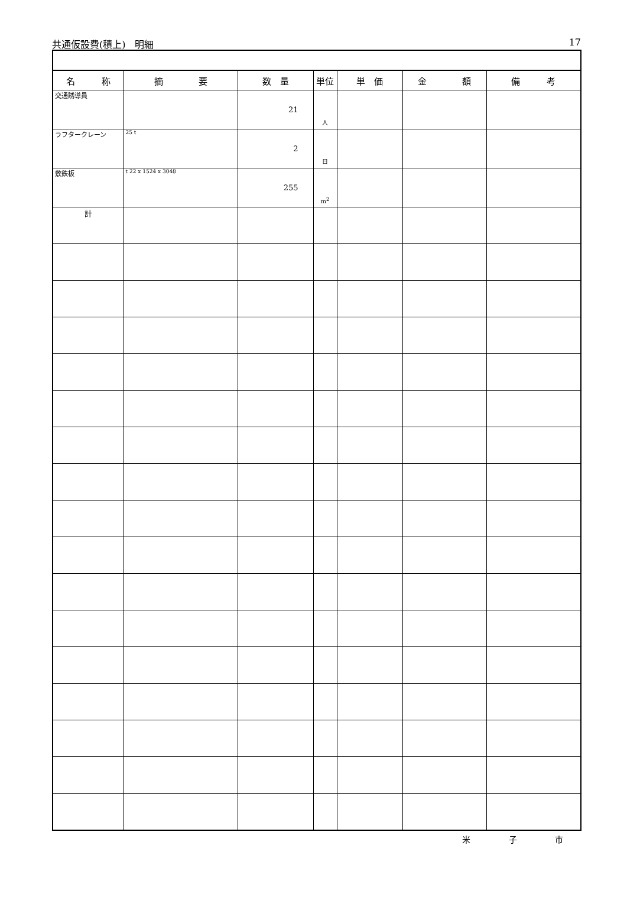共通仮設費(積上)　明細 17
| 名 称 | 摘 要 | 数 量 | 単位 | 単 価 | 金 額 | 備 考 |
| --- | --- | --- | --- | --- | --- | --- |
| 交通誘導員 | | 21 | 人 | | | |
| ラフタークレーン | 25 t | 2 | 日 | | | |
| 敷鉄板 | t 22 x 1524 x 3048 | 255 | m<sup>2</sup> | | | |
| 計 | | | | | | |
米 子 市